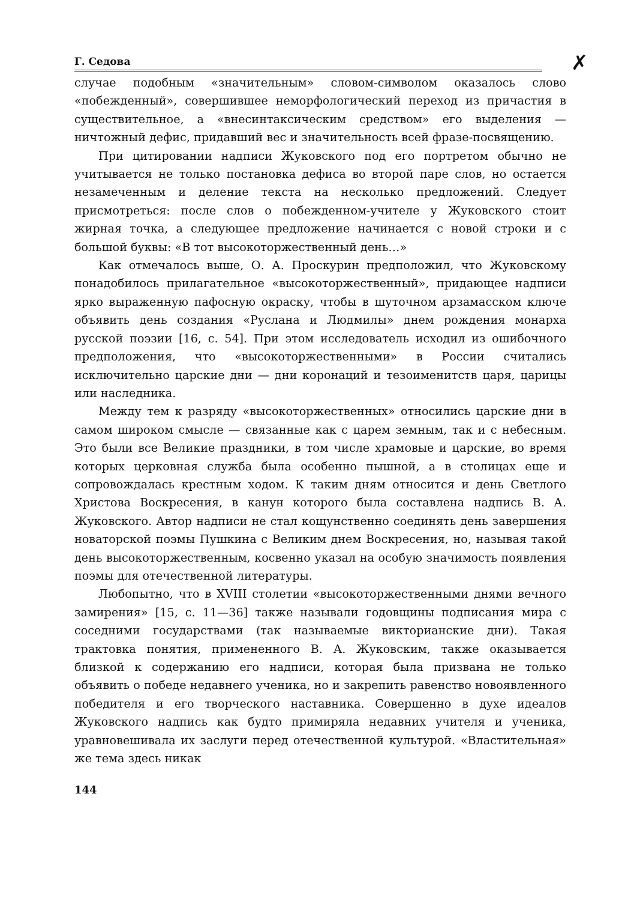Г. Седова
✗
случае подобным «значительным» словом-символом оказалось слово «побежденный», совершившее неморфологический переход из причастия в существительное, а «внесинтаксическим средством» его выделения — ничтожный дефис, придавший вес и значительность всей фразе-посвящению.
При цитировании надписи Жуковского под его портретом обычно не учитывается не только постановка дефиса во второй паре слов, но остается незамеченным и деление текста на несколько предложений. Следует присмотреться: после слов о побежденном-учителе у Жуковского стоит жирная точка, а следующее предложение начинается с новой строки и с большой буквы: «В тот высокоторжественный день…»
Как отмечалось выше, О. А. Проскурин предположил, что Жуковскому понадобилось прилагательное «высокоторжественный», придающее надписи ярко выраженную пафосную окраску, чтобы в шуточном арзамасском ключе объявить день создания «Руслана и Людмилы» днем рождения монарха русской поэзии [16, с. 54]. При этом исследователь исходил из ошибочного предположения, что «высокоторжественными» в России считались исключительно царские дни — дни коронаций и тезоименитств царя, царицы или наследника.
Между тем к разряду «высокоторжественных» относились царские дни в самом широком смысле — связанные как с царем земным, так и с небесным. Это были все Великие праздники, в том числе храмовые и царские, во время которых церковная служба была особенно пышной, а в столицах еще и сопровождалась крестным ходом. К таким дням относится и день Светлого Христова Воскресения, в канун которого была составлена надпись В. А. Жуковского. Автор надписи не стал кощунственно соединять день завершения новаторской поэмы Пушкина с Великим днем Воскресения, но, называя такой день высокоторжественным, косвенно указал на особую значимость появления поэмы для отечественной литературы.
Любопытно, что в XVIII столетии «высокоторжественными днями вечного замирения» [15, с. 11—36] также называли годовщины подписания мира с соседними государствами (так называемые викторианские дни). Такая трактовка понятия, примененного В. А. Жуковским, также оказывается близкой к содержанию его надписи, которая была призвана не только объявить о победе недавнего ученика, но и закрепить равенство новоявленного победителя и его творческого наставника. Совершенно в духе идеалов Жуковского надпись как будто примиряла недавних учителя и ученика, уравновешивала их заслуги перед отечественной культурой. «Властительная» же тема здесь никак
144